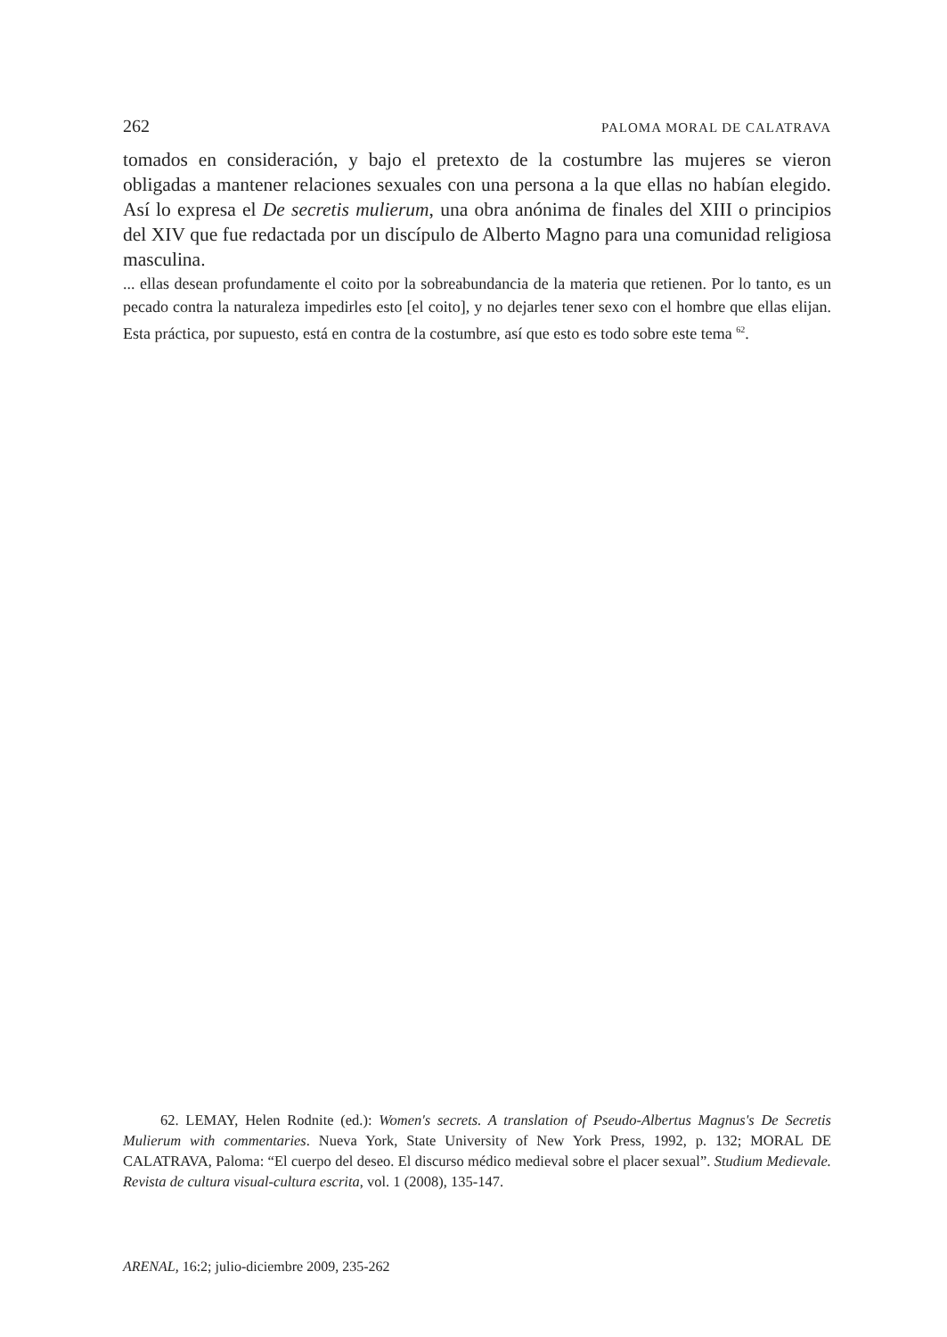262 PALOMA MORAL DE CALATRAVA
tomados en consideración, y bajo el pretexto de la costumbre las mujeres se vieron obligadas a mantener relaciones sexuales con una persona a la que ellas no habían elegido. Así lo expresa el De secretis mulierum, una obra anónima de finales del XIII o principios del XIV que fue redactada por un discípulo de Alberto Magno para una comunidad religiosa masculina.
... ellas desean profundamente el coito por la sobreabundancia de la materia que retienen. Por lo tanto, es un pecado contra la naturaleza impedirles esto [el coito], y no dejarles tener sexo con el hombre que ellas elijan. Esta práctica, por supuesto, está en contra de la costumbre, así que esto es todo sobre este tema <sup>62</sup>.
62. LEMAY, Helen Rodnite (ed.): Women's secrets. A translation of Pseudo-Albertus Magnus's De Secretis Mulierum with commentaries. Nueva York, State University of New York Press, 1992, p. 132; MORAL DE CALATRAVA, Paloma: “El cuerpo del deseo. El discurso médico medieval sobre el placer sexual”. Studium Medievale. Revista de cultura visual-cultura escrita, vol. 1 (2008), 135-147.
ARENAL, 16:2; julio-diciembre 2009, 235-262